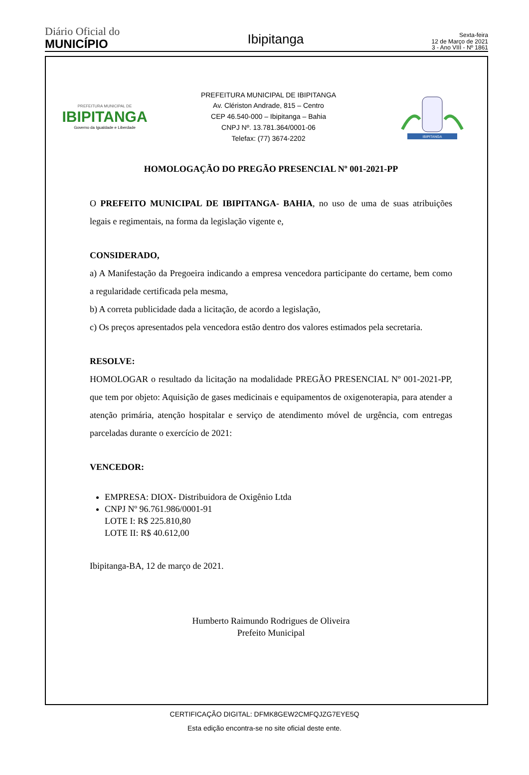Diário Oficial do
MUNICÍPIO
Ibipitanga
Sexta-feira
12 de Março de 2021
3 - Ano VIII - Nº 1861
PREFEITURA MUNICIPAL DE
IBIPITANGA
Governo da Igualdade e Liberdade
PREFEITURA MUNICIPAL DE IBIPITANGA
Av. Cléristo­n Andrade, 815 – Centro
CEP 46.540-000 – Ibipitanga – Bahia
CNPJ Nº. 13.781.364/0001-06
Telefax: (77) 3674-2202
IBIPITANGA
HOMOLOGAÇÃO DO PREGÃO PRESENCIAL Nº 001-2021-PP
O PREFEITO MUNICIPAL DE IBIPITANGA- BAHIA, no uso de uma de suas atribuições legais e regimentais, na forma da legislação vigente e,
CONSIDERADO,
a) A Manifestação da Pregoeira indicando a empresa vencedora participante do certame, bem como a regularidade certificada pela mesma,
b) A correta publicidade dada a licitação, de acordo a legislação,
c) Os preços apresentados pela vencedora estão dentro dos valores estimados pela secretaria.
RESOLVE:
HOMOLOGAR o resultado da licitação na modalidade PREGÃO PRESENCIAL Nº 001-2021-PP, que tem por objeto: Aquisição de gases medicinais e equipamentos de oxigenoterapia, para atender a atenção primária, atenção hospitalar e serviço de atendimento móvel de urgência, com entregas parceladas durante o exercício de 2021:
VENCEDOR:
EMPRESA: DIOX- Distribuidora de Oxigênio Ltda
CNPJ Nº 96.761.986/0001-91
LOTE I: R$ 225.810,80
LOTE II: R$ 40.612,00
Ibipitanga-BA, 12 de março de 2021.
Humberto Raimundo Rodrigues de Oliveira
Prefeito Municipal
CERTIFICAÇÃO DIGITAL: DFMK8GEW2CMFQJZG7EYE5Q
Esta edição encontra-se no site oficial deste ente.